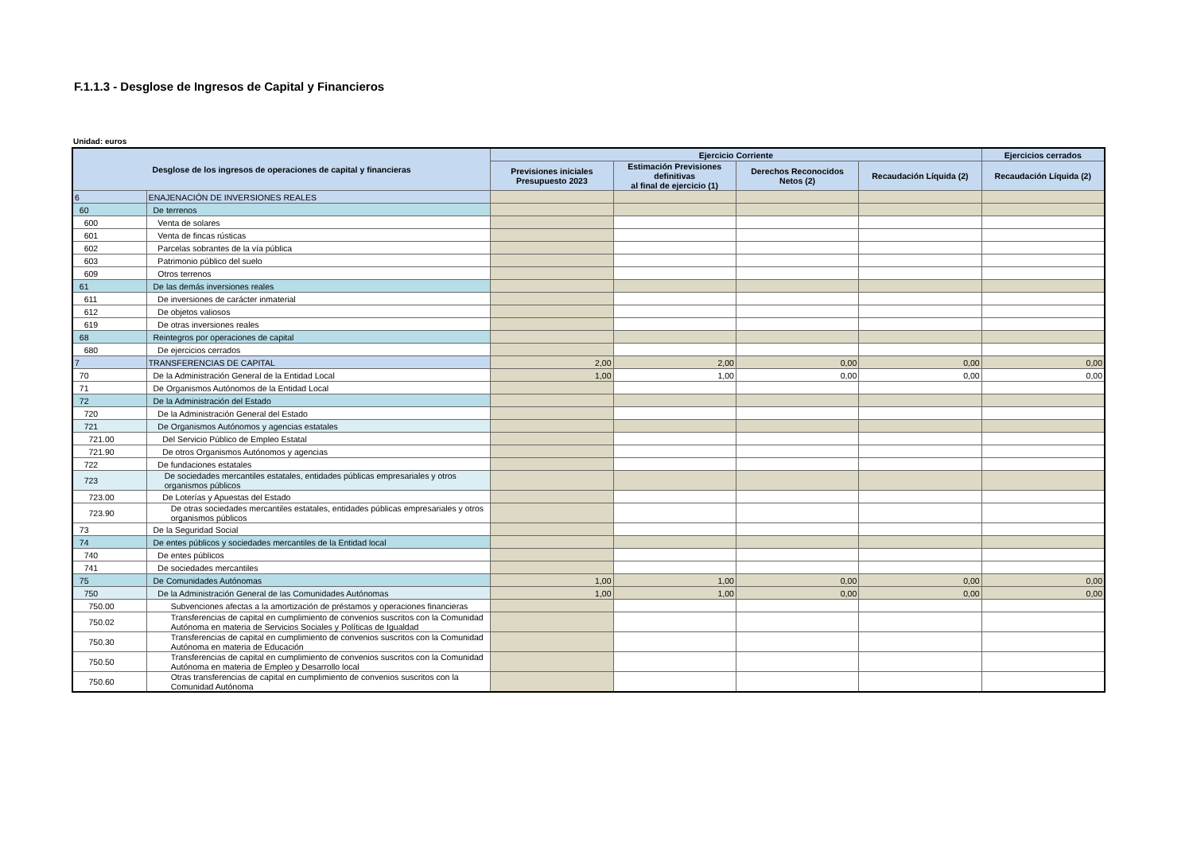F.1.1.3 - Desglose de Ingresos de Capital y Financieros
Unidad: euros
| Desglose de los ingresos de operaciones de capital y financieras | | Ejercicio Corriente | | | | Ejercicios cerrados |
| --- | --- | --- | --- | --- | --- | --- |
| | | Previsiones iniciales Presupuesto 2023 | Estimación Previsiones definitivas al final de ejercicio (1) | Derechos Reconocidos Netos (2) | Recaudación Líquida (2) | Recaudación Líquida (2) |
| 6 | ENAJENACIÓN DE INVERSIONES REALES | | | | | |
| 60 | De terrenos | | | | | |
| 600 | Venta de solares | | | | | |
| 601 | Venta de fincas rústicas | | | | | |
| 602 | Parcelas sobrantes de la vía pública | | | | | |
| 603 | Patrimonio público del suelo | | | | | |
| 609 | Otros terrenos | | | | | |
| 61 | De las demás inversiones reales | | | | | |
| 611 | De inversiones de carácter inmaterial | | | | | |
| 612 | De objetos valiosos | | | | | |
| 619 | De otras inversiones reales | | | | | |
| 68 | Reintegros por operaciones de capital | | | | | |
| 680 | De ejercicios cerrados | | | | | |
| 7 | TRANSFERENCIAS DE CAPITAL | 2,00 | 2,00 | 0,00 | 0,00 | 0,00 |
| 70 | De la Administración General de la Entidad Local | 1,00 | 1,00 | 0,00 | 0,00 | 0,00 |
| 71 | De Organismos Autónomos de la Entidad Local | | | | | |
| 72 | De la Administración del Estado | | | | | |
| 720 | De la Administración General del Estado | | | | | |
| 721 | De Organismos Autónomos y agencias estatales | | | | | |
| 721.00 | Del Servicio Público de Empleo Estatal | | | | | |
| 721.90 | De otros Organismos Autónomos y agencias | | | | | |
| 722 | De fundaciones estatales | | | | | |
| 723 | De sociedades mercantiles estatales, entidades públicas empresariales y otros organismos públicos | | | | | |
| 723.00 | De Loterías y Apuestas del Estado | | | | | |
| 723.90 | De otras sociedades mercantiles estatales, entidades públicas empresariales y otros organismos públicos | | | | | |
| 73 | De la Seguridad Social | | | | | |
| 74 | De entes públicos y sociedades mercantiles de la Entidad local | | | | | |
| 740 | De entes públicos | | | | | |
| 741 | De sociedades mercantiles | | | | | |
| 75 | De Comunidades Autónomas | 1,00 | 1,00 | 0,00 | 0,00 | 0,00 |
| 750 | De la Administración General de las Comunidades Autónomas | 1,00 | 1,00 | 0,00 | 0,00 | 0,00 |
| 750.00 | Subvenciones afectas a la amortización de préstamos y operaciones financieras | | | | | |
| 750.02 | Transferencias de capital en cumplimiento de convenios suscritos con la Comunidad Autónoma en materia de Servicios Sociales y Políticas de Igualdad | | | | | |
| 750.30 | Transferencias de capital en cumplimiento de convenios suscritos con la Comunidad Autónoma en materia de Educación | | | | | |
| 750.50 | Transferencias de capital en cumplimiento de convenios suscritos con la Comunidad Autónoma en materia de Empleo y Desarrollo local | | | | | |
| 750.60 | Otras transferencias de capital en cumplimiento de convenios suscritos con la Comunidad Autónoma | | | | | |